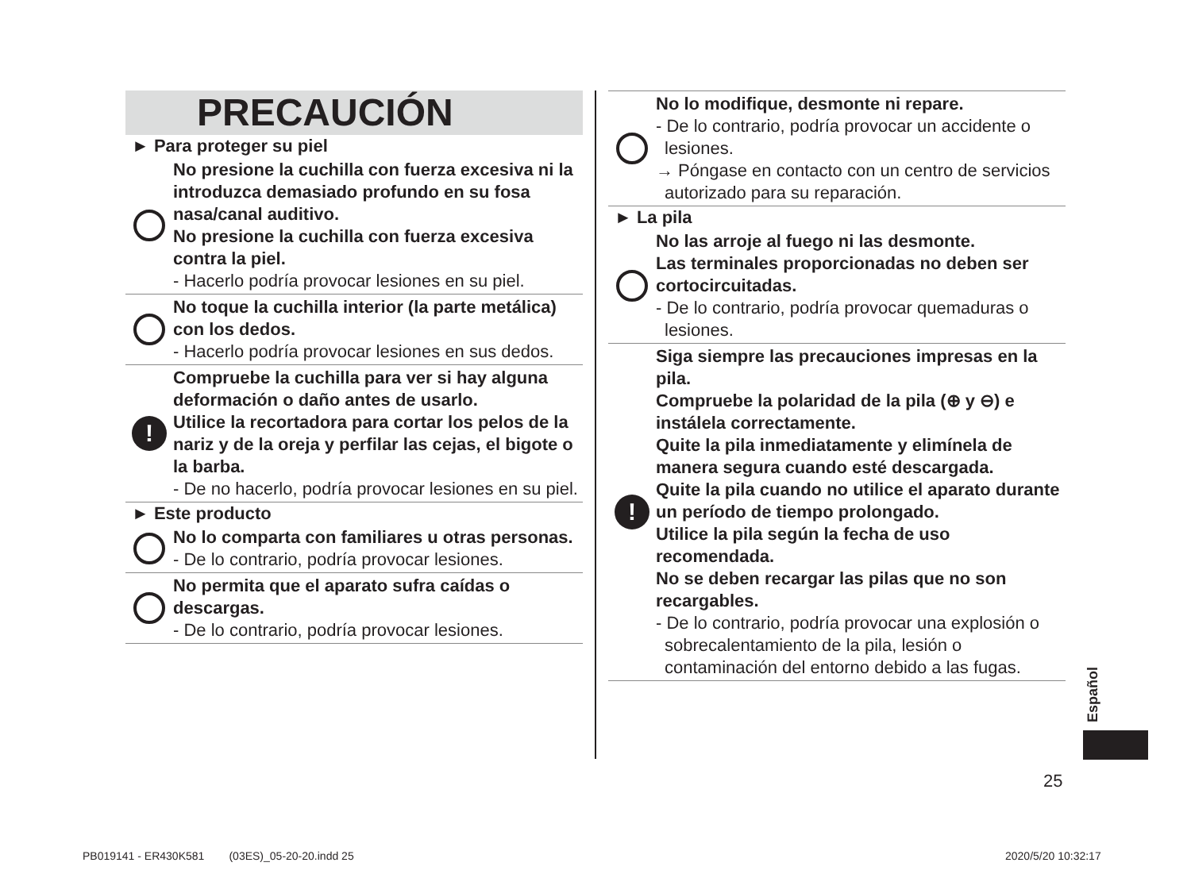PRECAUCIÓN
► Para proteger su piel
No presione la cuchilla con fuerza excesiva ni la introduzca demasiado profundo en su fosa nasa/canal auditivo.
No presione la cuchilla con fuerza excesiva contra la piel.
- Hacerlo podría provocar lesiones en su piel.
No toque la cuchilla interior (la parte metálica) con los dedos.
- Hacerlo podría provocar lesiones en sus dedos.
!
Compruebe la cuchilla para ver si hay alguna deformación o daño antes de usarlo.
Utilice la recortadora para cortar los pelos de la nariz y de la oreja y perfilar las cejas, el bigote o la barba.
- De no hacerlo, podría provocar lesiones en su piel.
► Este producto
No lo comparta con familiares u otras personas.
- De lo contrario, podría provocar lesiones.
No permita que el aparato sufra caídas o descargas.
- De lo contrario, podría provocar lesiones.
No lo modifique, desmonte ni repare.
- De lo contrario, podría provocar un accidente o lesiones.
→ Póngase en contacto con un centro de servicios autorizado para su reparación.
► La pila
No las arroje al fuego ni las desmonte.
Las terminales proporcionadas no deben ser cortocircuitadas.
- De lo contrario, podría provocar quemaduras o lesiones.
!
Siga siempre las precauciones impresas en la pila.
Compruebe la polaridad de la pila (⊕ y ⊖) e instálela correctamente.
Quite la pila inmediatamente y elimínela de manera segura cuando esté descargada.
Quite la pila cuando no utilice el aparato durante un período de tiempo prolongado.
Utilice la pila según la fecha de uso recomendada.
No se deben recargar las pilas que no son recargables.
- De lo contrario, podría provocar una explosión o sobrecalentamiento de la pila, lesión o contaminación del entorno debido a las fugas.
Español
25
PB019141 - ER430K581 (03ES)_05-20-20.indd 25
2020/5/20 10:32:17